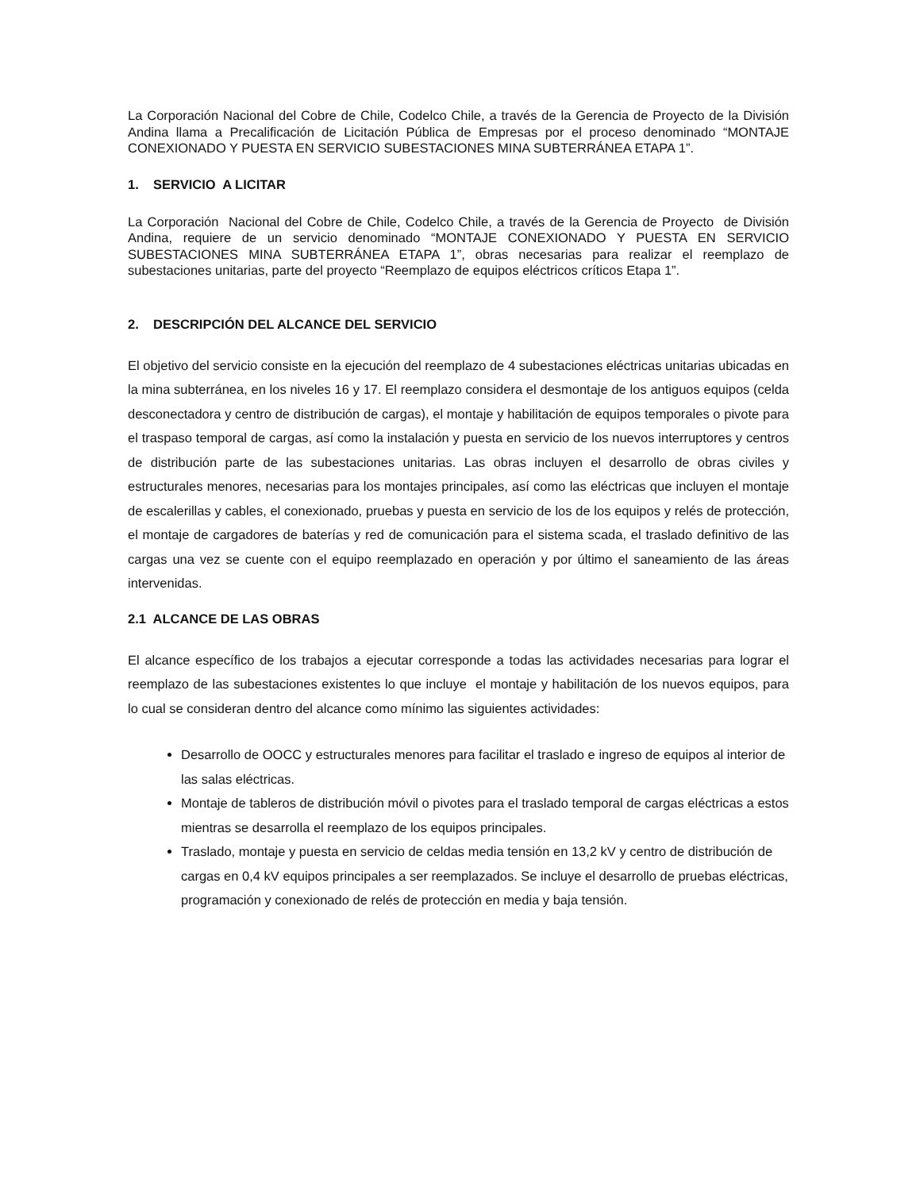La Corporación Nacional del Cobre de Chile, Codelco Chile, a través de la Gerencia de Proyecto de la División Andina llama a Precalificación de Licitación Pública de Empresas por el proceso denominado “MONTAJE CONEXIONADO Y PUESTA EN SERVICIO SUBESTACIONES MINA SUBTERRÁNEA ETAPA 1”.
1. SERVICIO A LICITAR
La Corporación Nacional del Cobre de Chile, Codelco Chile, a través de la Gerencia de Proyecto de División Andina, requiere de un servicio denominado “MONTAJE CONEXIONADO Y PUESTA EN SERVICIO SUBESTACIONES MINA SUBTERRÁNEA ETAPA 1”, obras necesarias para realizar el reemplazo de subestaciones unitarias, parte del proyecto “Reemplazo de equipos eléctricos críticos Etapa 1”.
2. DESCRIPCIÓN DEL ALCANCE DEL SERVICIO
El objetivo del servicio consiste en la ejecución del reemplazo de 4 subestaciones eléctricas unitarias ubicadas en la mina subterránea, en los niveles 16 y 17. El reemplazo considera el desmontaje de los antiguos equipos (celda desconectadora y centro de distribución de cargas), el montaje y habilitación de equipos temporales o pivote para el traspaso temporal de cargas, así como la instalación y puesta en servicio de los nuevos interruptores y centros de distribución parte de las subestaciones unitarias. Las obras incluyen el desarrollo de obras civiles y estructurales menores, necesarias para los montajes principales, así como las eléctricas que incluyen el montaje de escalerillas y cables, el conexionado, pruebas y puesta en servicio de los de los equipos y relés de protección, el montaje de cargadores de baterías y red de comunicación para el sistema scada, el traslado definitivo de las cargas una vez se cuente con el equipo reemplazado en operación y por último el saneamiento de las áreas intervenidas.
2.1 ALCANCE DE LAS OBRAS
El alcance específico de los trabajos a ejecutar corresponde a todas las actividades necesarias para lograr el reemplazo de las subestaciones existentes lo que incluye el montaje y habilitación de los nuevos equipos, para lo cual se consideran dentro del alcance como mínimo las siguientes actividades:
Desarrollo de OOCC y estructurales menores para facilitar el traslado e ingreso de equipos al interior de las salas eléctricas.
Montaje de tableros de distribución móvil o pivotes para el traslado temporal de cargas eléctricas a estos mientras se desarrolla el reemplazo de los equipos principales.
Traslado, montaje y puesta en servicio de celdas media tensión en 13,2 kV y centro de distribución de cargas en 0,4 kV equipos principales a ser reemplazados. Se incluye el desarrollo de pruebas eléctricas, programación y conexionado de relés de protección en media y baja tensión.